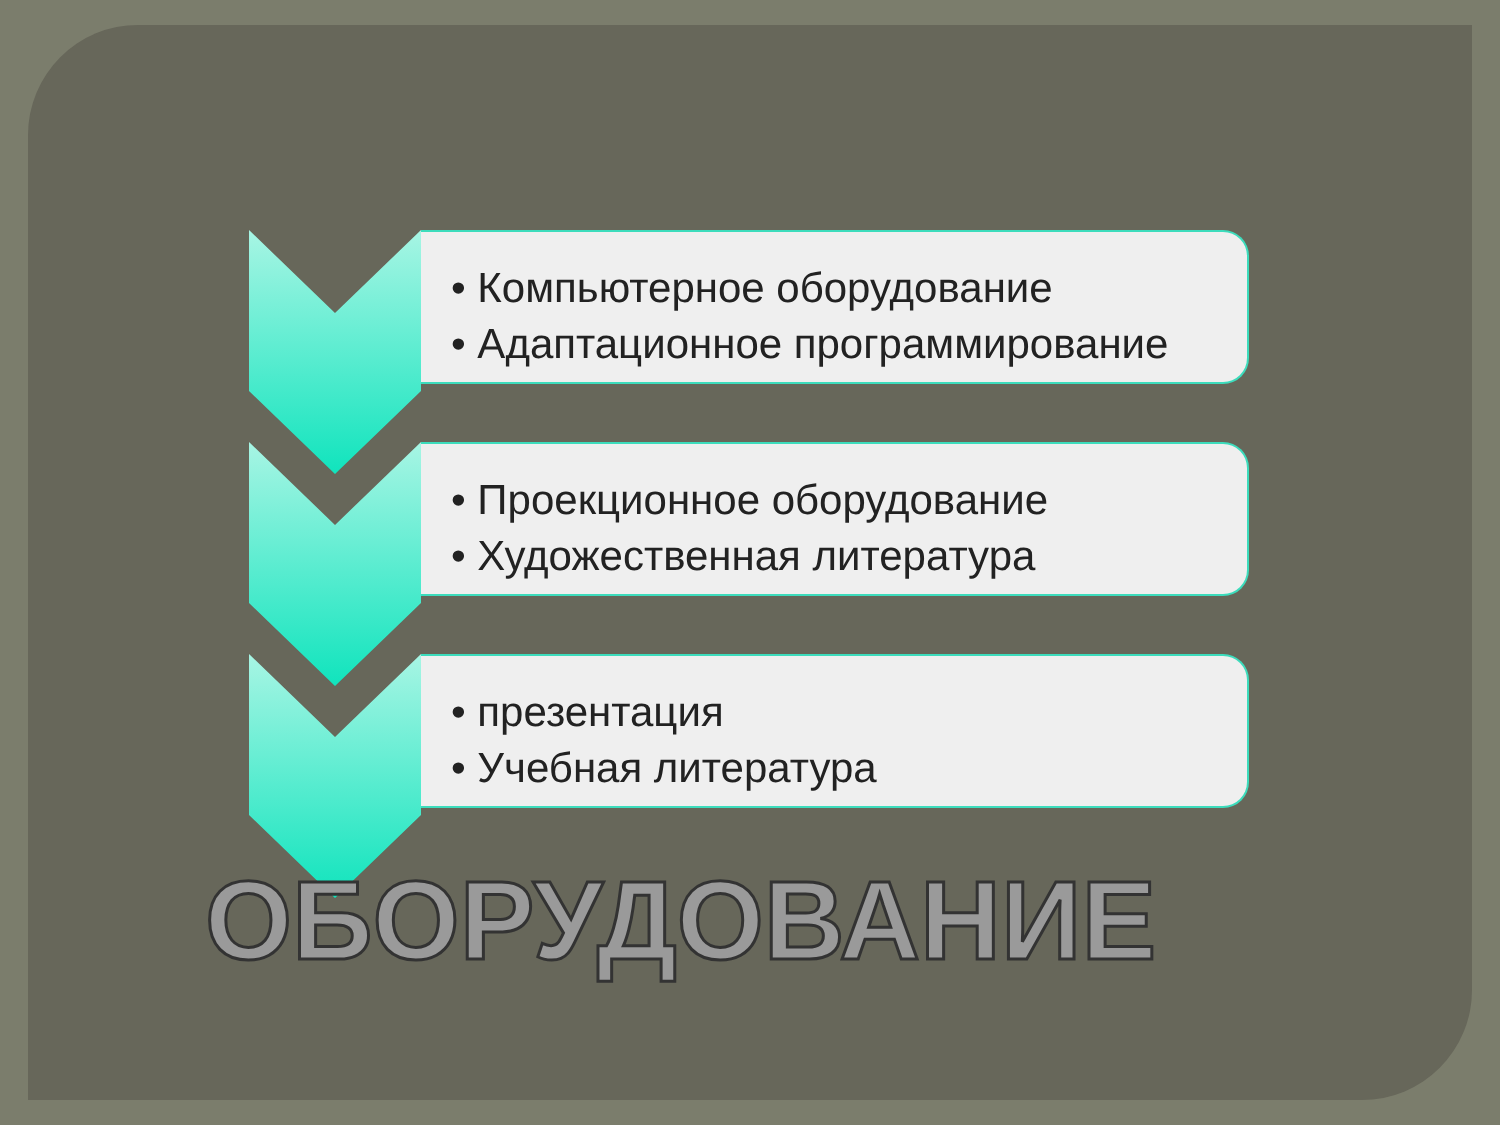• Компьютерное оборудование
• Адаптационное программирование
• Проекционное оборудование
• Художественная литература
• презентация
• Учебная литература
ОБОРУДОВАНИЕ